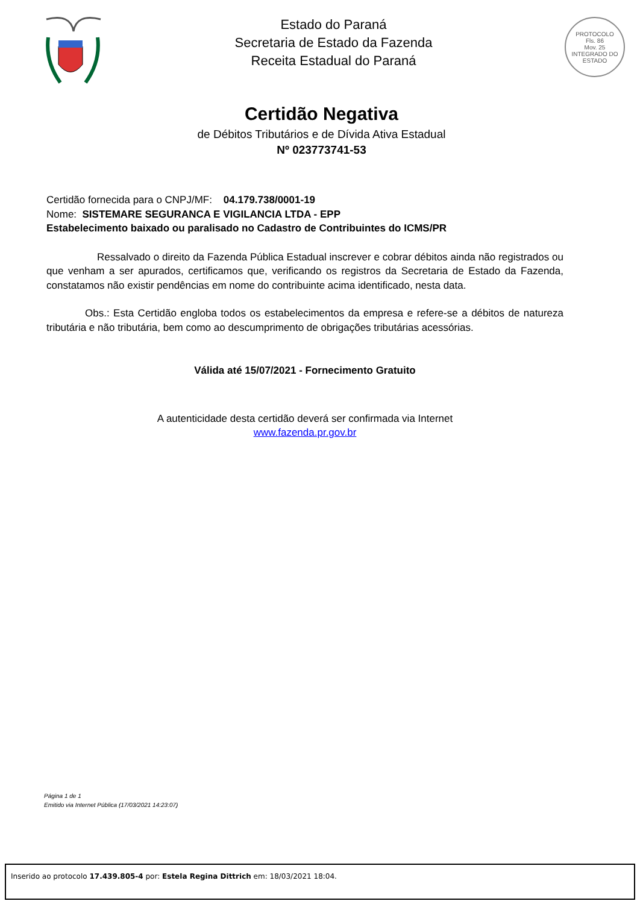Estado do Paraná
Secretaria de Estado da Fazenda
Receita Estadual do Paraná
PROTOCOLO
Fls. 86
Mov. 25
INTEGRADO DO ESTADO
Certidão Negativa
de Débitos Tributários e de Dívida Ativa Estadual
Nº 023773741-53
Certidão fornecida para o CNPJ/MF: 04.179.738/0001-19
Nome: SISTEMARE SEGURANCA E VIGILANCIA LTDA - EPP
Estabelecimento baixado ou paralisado no Cadastro de Contribuintes do ICMS/PR
Ressalvado o direito da Fazenda Pública Estadual inscrever e cobrar débitos ainda não registrados ou que venham a ser apurados, certificamos que, verificando os registros da Secretaria de Estado da Fazenda, constatamos não existir pendências em nome do contribuinte acima identificado, nesta data.
Obs.: Esta Certidão engloba todos os estabelecimentos da empresa e refere-se a débitos de natureza tributária e não tributária, bem como ao descumprimento de obrigações tributárias acessórias.
Válida até 15/07/2021 - Fornecimento Gratuito
A autenticidade desta certidão deverá ser confirmada via Internet
www.fazenda.pr.gov.br
Página 1 de 1
Emitido via Internet Pública (17/03/2021 14:23:07)
Inserido ao protocolo 17.439.805-4 por: Estela Regina Dittrich em: 18/03/2021 18:04.